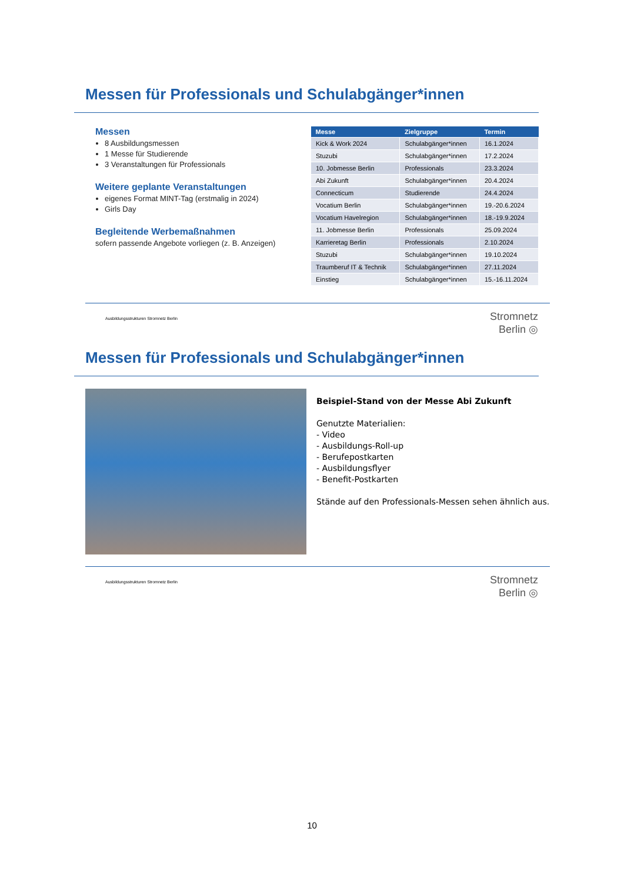Messen für Professionals und Schulabgänger*innen
Messen
8 Ausbildungsmessen
1 Messe für Studierende
3 Veranstaltungen für Professionals
Weitere geplante Veranstaltungen
eigenes Format MINT-Tag (erstmalig in 2024)
Girls Day
Begleitende Werbemaßnahmen
sofern passende Angebote vorliegen (z. B. Anzeigen)
| Messe | Zielgruppe | Termin |
| --- | --- | --- |
| Kick & Work 2024 | Schulabgänger*innen | 16.1.2024 |
| Stuzubi | Schulabgänger*innen | 17.2.2024 |
| 10. Jobmesse Berlin | Professionals | 23.3.2024 |
| Abi Zukunft | Schulabgänger*innen | 20.4.2024 |
| Connecticum | Studierende | 24.4.2024 |
| Vocatium Berlin | Schulabgänger*innen | 19.-20.6.2024 |
| Vocatium Havelregion | Schulabgänger*innen | 18.-19.9.2024 |
| 11. Jobmesse Berlin | Professionals | 25.09.2024 |
| Karrieretag Berlin | Professionals | 2.10.2024 |
| Stuzubi | Schulabgänger*innen | 19.10.2024 |
| Traumberuf IT & Technik | Schulabgänger*innen | 27.11.2024 |
| Einstieg | Schulabgänger*innen | 15.-16.11.2024 |
Ausbildungsstrukturen Stromnetz Berlin
Stromnetz
Berlin ◎
Messen für Professionals und Schulabgänger*innen
Beispiel-Stand von der Messe Abi Zukunft
Genutzte Materialien:
- Video
- Ausbildungs-Roll-up
- Berufepostkarten
- Ausbildungsflyer
- Benefit-Postkarten
Stände auf den Professionals-Messen sehen ähnlich aus.
Ausbildungsstrukturen Stromnetz Berlin
Stromnetz
Berlin ◎
10